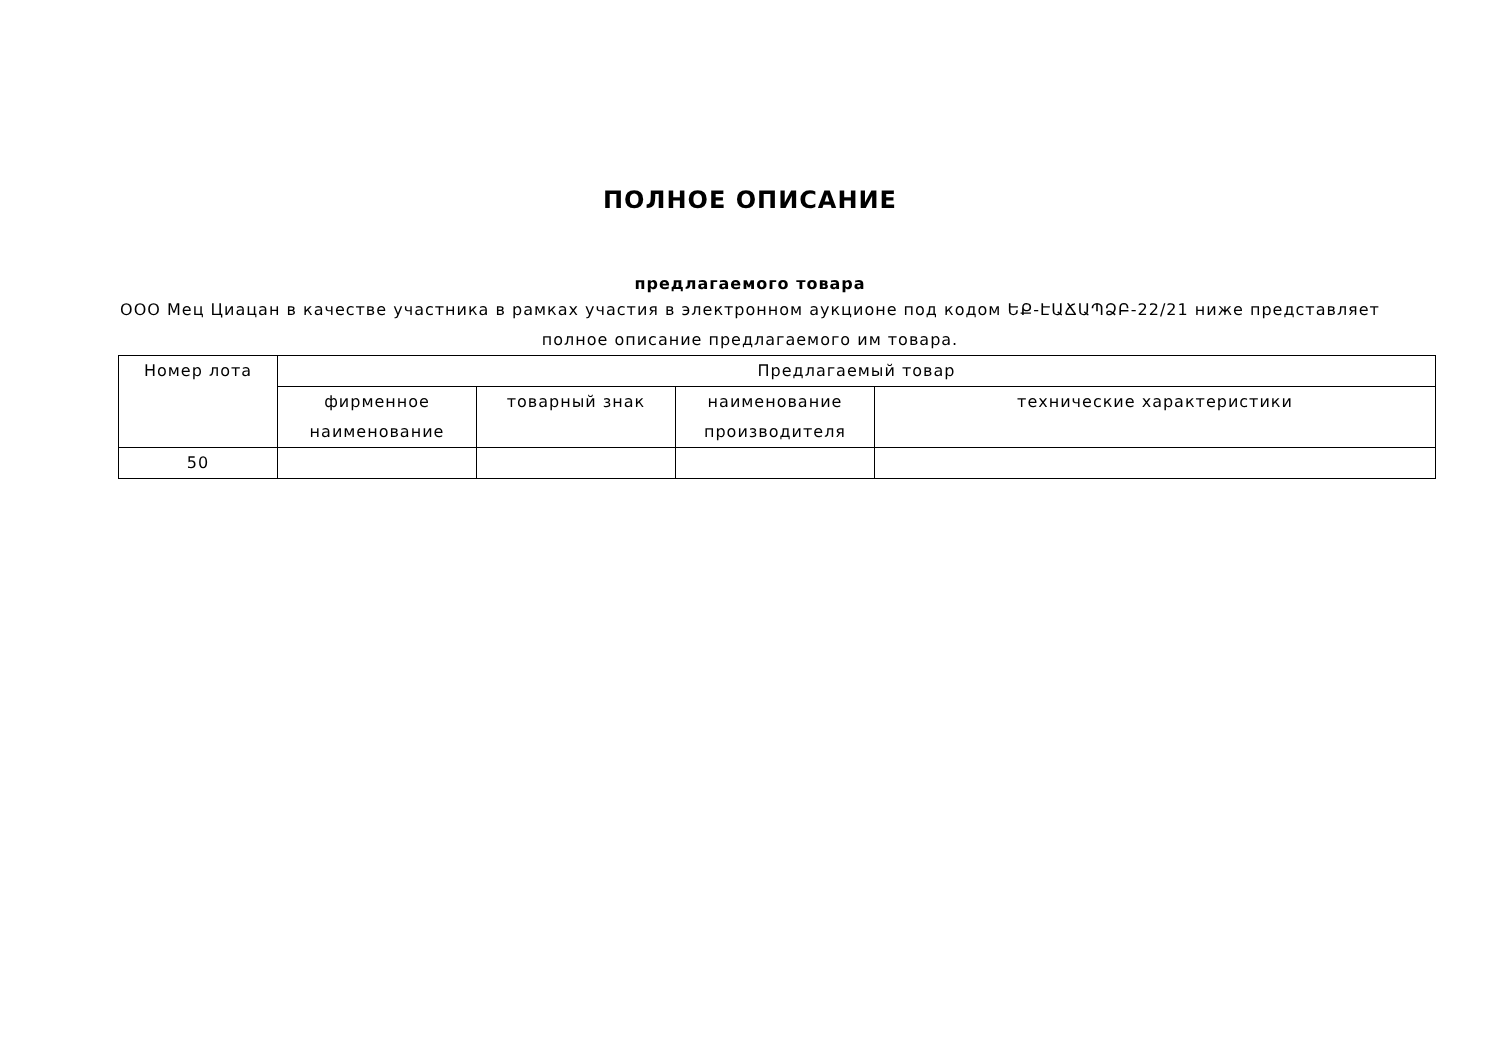ПОЛНОЕ ОПИСАНИЕ
предлагаемого товара
ООО Мец Циацан в качестве участника в рамках участия в электронном аукционе под кодом ԵՔ-ԷԱՃԱՊՁԲ-22/21 ниже представляет полное описание предлагаемого им товара.
| Номер лота | Предлагаемый товар | | | |
| --- | --- | --- | --- | --- |
| | фирменное наименование | товарный знак | наименование производителя | технические характеристики |
| 50 | | | | |